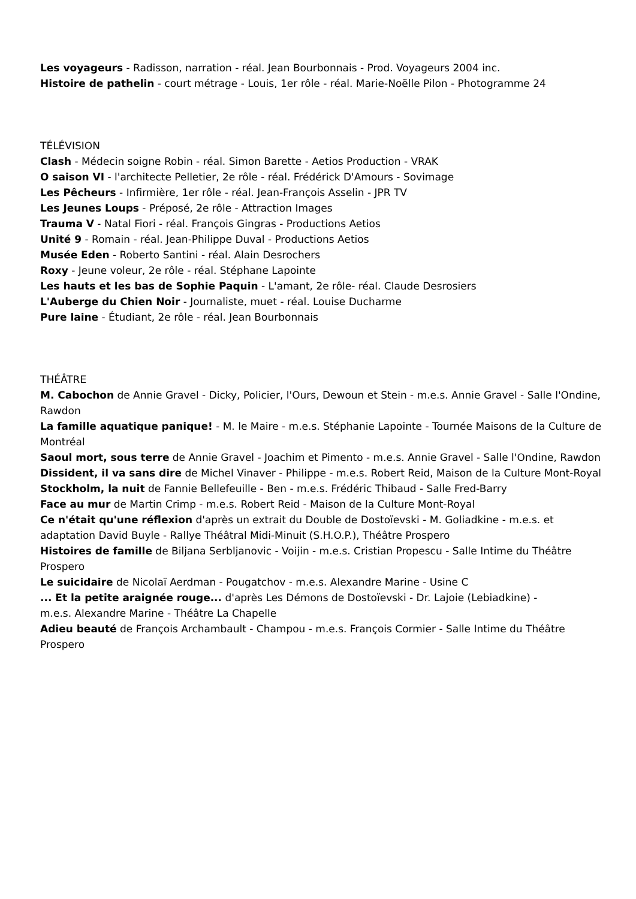Les voyageurs - Radisson, narration - réal. Jean Bourbonnais - Prod. Voyageurs 2004 inc.
Histoire de pathelin - court métrage - Louis, 1er rôle - réal. Marie-Noëlle Pilon - Photogramme 24
TÉLÉVISION
Clash - Médecin soigne Robin - réal. Simon Barette - Aetios Production - VRAK
O saison VI - l'architecte Pelletier, 2e rôle - réal. Frédérick D'Amours - Sovimage
Les Pêcheurs - Infirmière, 1er rôle - réal. Jean-François Asselin - JPR TV
Les Jeunes Loups - Préposé, 2e rôle - Attraction Images
Trauma V - Natal Fiori - réal. François Gingras - Productions Aetios
Unité 9 - Romain - réal. Jean-Philippe Duval - Productions Aetios
Musée Eden - Roberto Santini - réal. Alain Desrochers
Roxy - Jeune voleur, 2e rôle - réal. Stéphane Lapointe
Les hauts et les bas de Sophie Paquin - L'amant, 2e rôle- réal. Claude Desrosiers
L'Auberge du Chien Noir - Journaliste, muet - réal. Louise Ducharme
Pure laine - Étudiant, 2e rôle - réal. Jean Bourbonnais
THÉÂTRE
M. Cabochon de Annie Gravel - Dicky, Policier, l'Ours, Dewoun et Stein - m.e.s. Annie Gravel - Salle l'Ondine, Rawdon
La famille aquatique panique! - M. le Maire - m.e.s. Stéphanie Lapointe - Tournée Maisons de la Culture de Montréal
Saoul mort, sous terre de Annie Gravel - Joachim et Pimento - m.e.s. Annie Gravel - Salle l'Ondine, Rawdon
Dissident, il va sans dire de Michel Vinaver - Philippe - m.e.s. Robert Reid, Maison de la Culture Mont-Royal
Stockholm, la nuit de Fannie Bellefeuille - Ben - m.e.s. Frédéric Thibaud - Salle Fred-Barry
Face au mur de Martin Crimp - m.e.s. Robert Reid - Maison de la Culture Mont-Royal
Ce n'était qu'une réflexion d'après un extrait du Double de Dostoïevski - M. Goliadkine - m.e.s. et adaptation David Buyle - Rallye Théâtral Midi-Minuit (S.H.O.P.), Théâtre Prospero
Histoires de famille de Biljana Serbljanovic - Voijin - m.e.s. Cristian Propescu - Salle Intime du Théâtre Prospero
Le suicidaire de Nicolaï Aerdman - Pougatchov - m.e.s. Alexandre Marine - Usine C
... Et la petite araignée rouge... d'après Les Démons de Dostoïevski - Dr. Lajoie (Lebiadkine) -
m.e.s. Alexandre Marine - Théâtre La Chapelle
Adieu beauté de François Archambault - Champou - m.e.s. François Cormier - Salle Intime du Théâtre Prospero